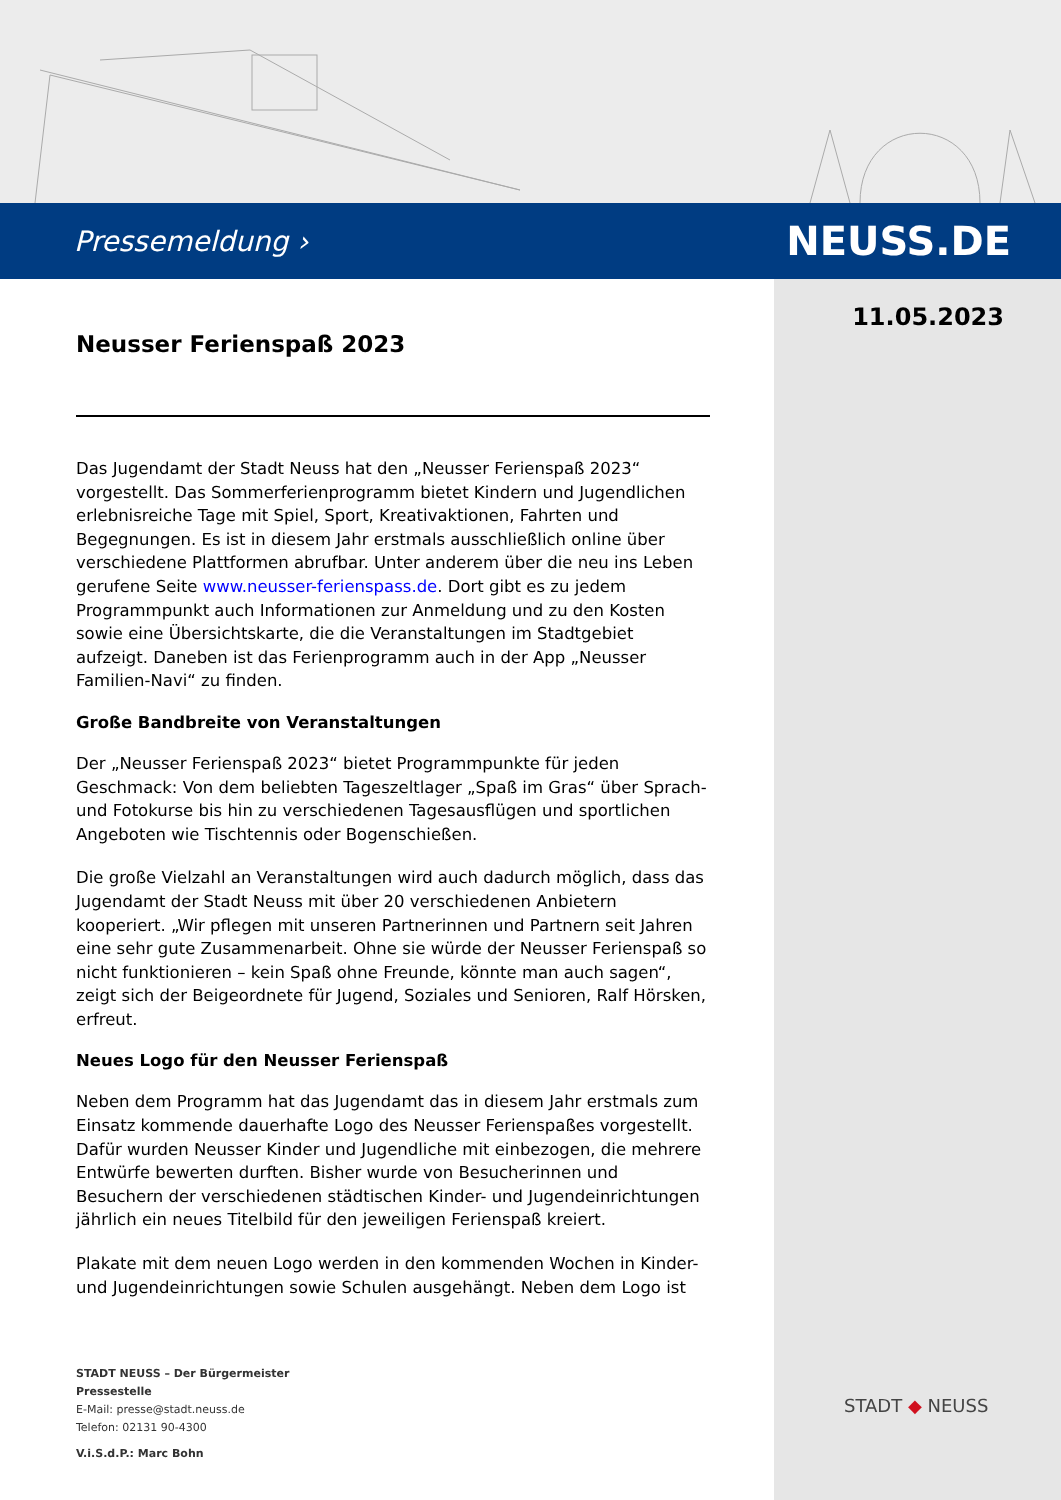Pressemeldung › NEUSS.DE
11.05.2023
Neusser Ferienspaß 2023
Das Jugendamt der Stadt Neuss hat den „Neusser Ferienspaß 2023“ vorgestellt. Das Sommerferienprogramm bietet Kindern und Jugendlichen erlebnisreiche Tage mit Spiel, Sport, Kreativaktionen, Fahrten und Begegnungen. Es ist in diesem Jahr erstmals ausschließlich online über verschiedene Plattformen abrufbar. Unter anderem über die neu ins Leben gerufene Seite www.neusser-ferienspass.de. Dort gibt es zu jedem Programmpunkt auch Informationen zur Anmeldung und zu den Kosten sowie eine Übersichtskarte, die die Veranstaltungen im Stadtgebiet aufzeigt. Daneben ist das Ferienprogramm auch in der App „Neusser Familien-Navi“ zu finden.
Große Bandbreite von Veranstaltungen
Der „Neusser Ferienspaß 2023“ bietet Programmpunkte für jeden Geschmack: Von dem beliebten Tageszeltlager „Spaß im Gras“ über Sprach- und Fotokurse bis hin zu verschiedenen Tagesausflügen und sportlichen Angeboten wie Tischtennis oder Bogenschießen.
Die große Vielzahl an Veranstaltungen wird auch dadurch möglich, dass das Jugendamt der Stadt Neuss mit über 20 verschiedenen Anbietern kooperiert. „Wir pflegen mit unseren Partnerinnen und Partnern seit Jahren eine sehr gute Zusammenarbeit. Ohne sie würde der Neusser Ferienspaß so nicht funktionieren – kein Spaß ohne Freunde, könnte man auch sagen“, zeigt sich der Beigeordnete für Jugend, Soziales und Senioren, Ralf Hörsken, erfreut.
Neues Logo für den Neusser Ferienspaß
Neben dem Programm hat das Jugendamt das in diesem Jahr erstmals zum Einsatz kommende dauerhafte Logo des Neusser Ferienspaßes vorgestellt. Dafür wurden Neusser Kinder und Jugendliche mit einbezogen, die mehrere Entwürfe bewerten durften. Bisher wurde von Besucherinnen und Besuchern der verschiedenen städtischen Kinder- und Jugendeinrichtungen jährlich ein neues Titelbild für den jeweiligen Ferienspaß kreiert.
Plakate mit dem neuen Logo werden in den kommenden Wochen in Kinder- und Jugendeinrichtungen sowie Schulen ausgehängt. Neben dem Logo ist
STADT NEUSS – Der Bürgermeister
Pressestelle
E-Mail: presse@stadt.neuss.de
Telefon: 02131 90-4300
V.i.S.d.P.: Marc Bohn
STADT ◆ NEUSS